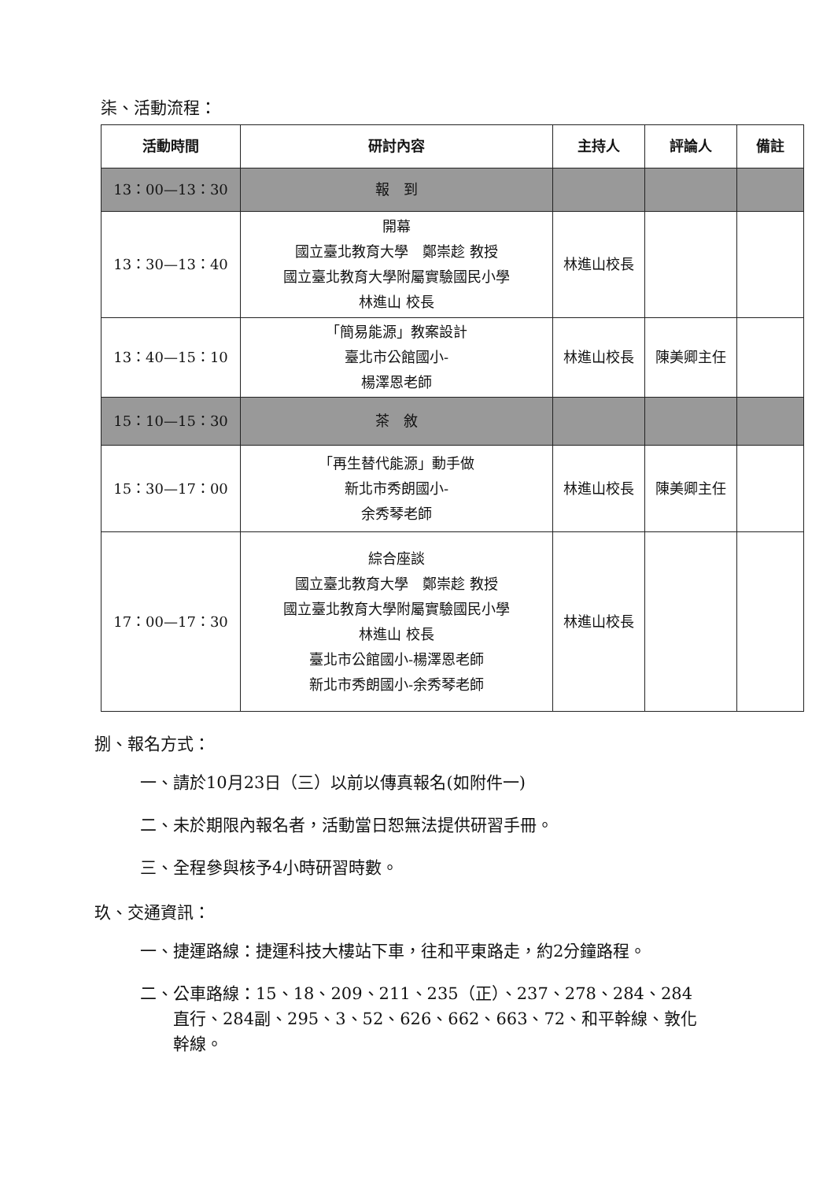柒、活動流程：
| 活動時間 | 研討內容 | 主持人 | 評論人 | 備註 |
| --- | --- | --- | --- | --- |
| 13：00—13：30 | 報 到 | | | |
| 13：30—13：40 | 開幕 國立臺北教育大學 鄭崇趁 教授 國立臺北教育大學附屬實驗國民小學 林進山 校長 | 林進山校長 | | |
| 13：40—15：10 | 「簡易能源」教案設計 臺北市公館國小- 楊澤恩老師 | 林進山校長 | 陳美卿主任 | |
| 15：10—15：30 | 茶 敘 | | | |
| 15：30—17：00 | 「再生替代能源」動手做 新北市秀朗國小- 余秀琴老師 | 林進山校長 | 陳美卿主任 | |
| 17：00—17：30 | 綜合座談 國立臺北教育大學 鄭崇趁 教授 國立臺北教育大學附屬實驗國民小學 林進山 校長 臺北市公館國小-楊澤恩老師 新北市秀朗國小-余秀琴老師 | 林進山校長 | | |
捌、報名方式：
一、請於10月23日（三）以前以傳真報名(如附件一)
二、未於期限內報名者，活動當日恕無法提供研習手冊。
三、全程參與核予4小時研習時數。
玖、交通資訊：
一、捷運路線：捷運科技大樓站下車，往和平東路走，約2分鐘路程。
二、公車路線：15、18、209、211、235（正）、237、278、284、284
　　直行、284副、295、3、52、626、662、663、72、和平幹線、敦化
　　幹線。